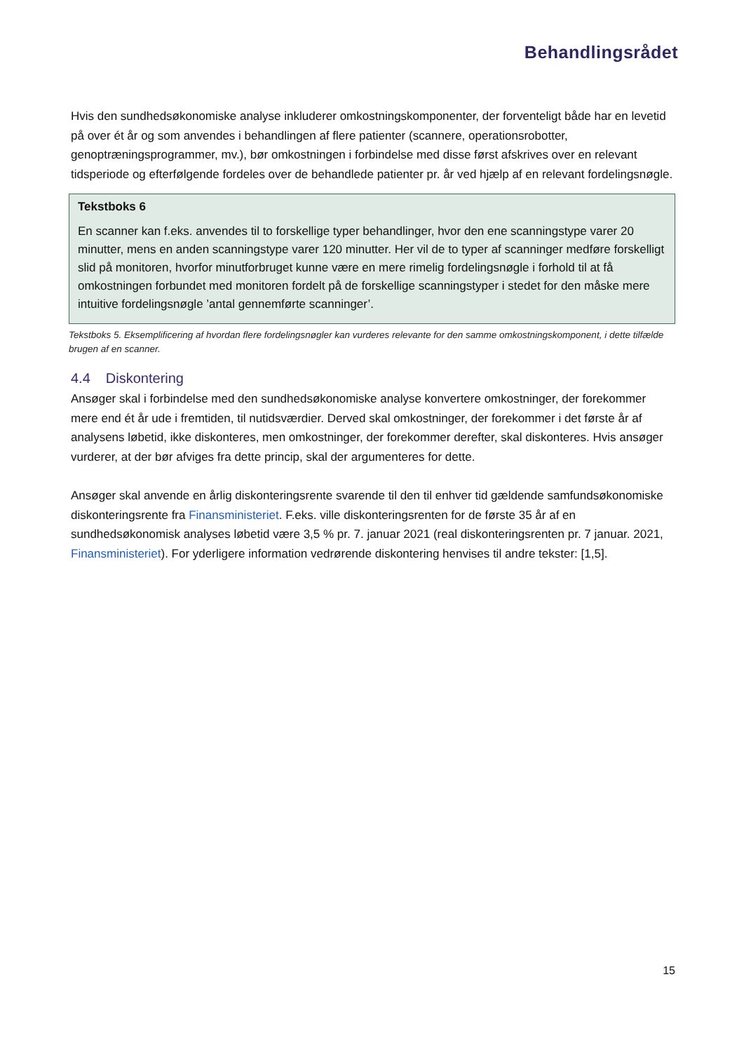Behandlingsrådet
Hvis den sundhedsøkonomiske analyse inkluderer omkostningskomponenter, der forventeligt både har en levetid på over ét år og som anvendes i behandlingen af flere patienter (scannere, operationsrobotter, genoptræningsprogrammer, mv.), bør omkostningen i forbindelse med disse først afskrives over en relevant tidsperiode og efterfølgende fordeles over de behandlede patienter pr. år ved hjælp af en relevant fordelingsnøgle.
Tekstboks 6
En scanner kan f.eks. anvendes til to forskellige typer behandlinger, hvor den ene scanningstype varer 20 minutter, mens en anden scanningstype varer 120 minutter. Her vil de to typer af scanninger medføre forskelligt slid på monitoren, hvorfor minutforbruget kunne være en mere rimelig fordelingsnøgle i forhold til at få omkostningen forbundet med monitoren fordelt på de forskellige scanningstyper i stedet for den måske mere intuitive fordelingsnøgle ’antal gennemførte scanninger’.
Tekstboks 5. Eksemplificering af hvordan flere fordelingsnøgler kan vurderes relevante for den samme omkostningskomponent, i dette tilfælde brugen af en scanner.
4.4 Diskontering
Ansøger skal i forbindelse med den sundhedsøkonomiske analyse konvertere omkostninger, der forekommer mere end ét år ude i fremtiden, til nutidsværdier. Derved skal omkostninger, der forekommer i det første år af analysens løbetid, ikke diskonteres, men omkostninger, der forekommer derefter, skal diskonteres. Hvis ansøger vurderer, at der bør afviges fra dette princip, skal der argumenteres for dette.
Ansøger skal anvende en årlig diskonteringsrente svarende til den til enhver tid gældende samfundsøkonomiske diskonteringsrente fra Finansministeriet. F.eks. ville diskonteringsrenten for de første 35 år af en sundhedsøkonomisk analyses løbetid være 3,5 % pr. 7. januar 2021 (real diskonteringsrenten pr. 7 januar. 2021, Finansministeriet). For yderligere information vedrørende diskontering henvises til andre tekster: [1,5].
15